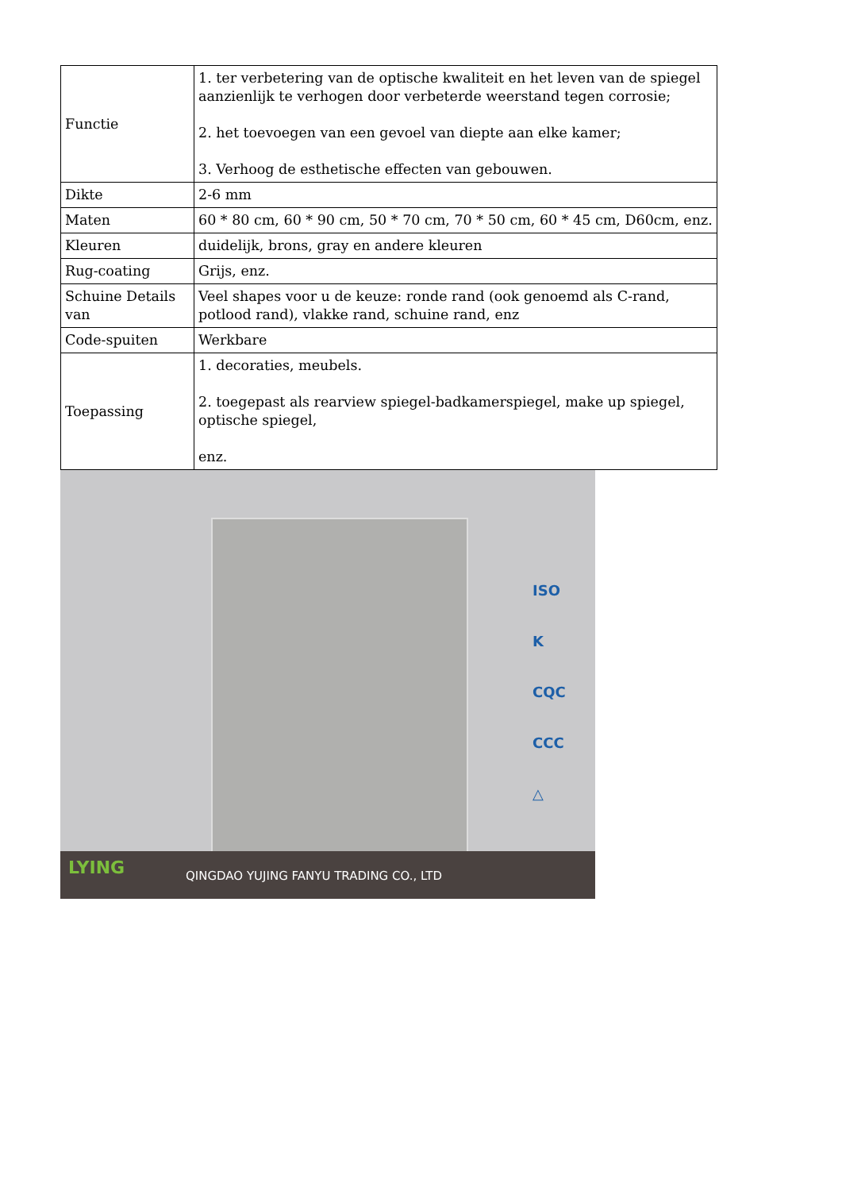| Functie | 1. ter verbetering van de optische kwaliteit en het leven van de spiegel aanzienlijk te verhogen door verbeterde weerstand tegen corrosie; 2. het toevoegen van een gevoel van diepte aan elke kamer; 3. Verhoog de esthetische effecten van gebouwen. |
| Dikte | 2-6 mm |
| Maten | 60 * 80 cm, 60 * 90 cm, 50 * 70 cm, 70 * 50 cm, 60 * 45 cm, D60cm, enz. |
| Kleuren | duidelijk, brons, gray en andere kleuren |
| Rug-coating | Grijs, enz. |
| Schuine Details van | Veel shapes voor u de keuze: ronde rand (ook genoemd als C-rand, potlood rand), vlakke rand, schuine rand, enz |
| Code-spuiten | Werkbare |
| Toepassing | 1. decoraties, meubels. 2. toegepast als rearview spiegel-badkamerspiegel, make up spiegel, optische spiegel, enz. |
ISO
K
CQC
CCC
△
LYING
QINGDAO YUJING FANYU TRADING CO., LTD